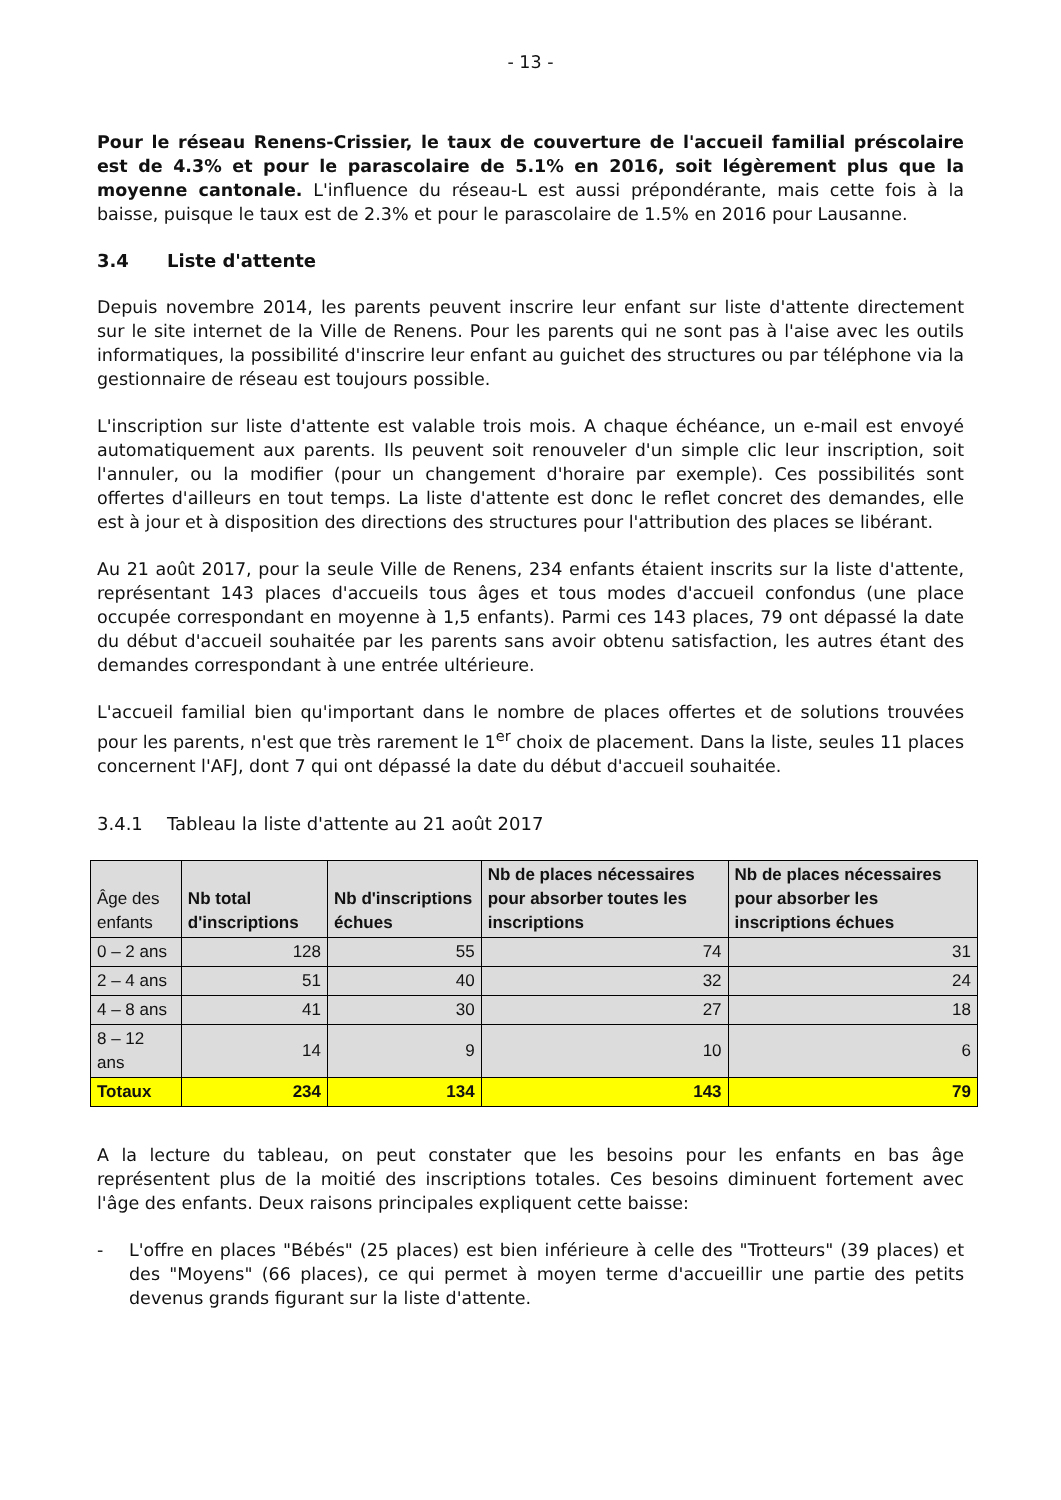- 13 -
Pour le réseau Renens-Crissier, le taux de couverture de l'accueil familial préscolaire est de 4.3% et pour le parascolaire de 5.1% en 2016, soit légèrement plus que la moyenne cantonale. L'influence du réseau-L est aussi prépondérante, mais cette fois à la baisse, puisque le taux est de 2.3% et pour le parascolaire de 1.5% en 2016 pour Lausanne.
3.4 Liste d'attente
Depuis novembre 2014, les parents peuvent inscrire leur enfant sur liste d'attente directement sur le site internet de la Ville de Renens. Pour les parents qui ne sont pas à l'aise avec les outils informatiques, la possibilité d'inscrire leur enfant au guichet des structures ou par téléphone via la gestionnaire de réseau est toujours possible.
L'inscription sur liste d'attente est valable trois mois. A chaque échéance, un e-mail est envoyé automatiquement aux parents. Ils peuvent soit renouveler d'un simple clic leur inscription, soit l'annuler, ou la modifier (pour un changement d'horaire par exemple). Ces possibilités sont offertes d'ailleurs en tout temps. La liste d'attente est donc le reflet concret des demandes, elle est à jour et à disposition des directions des structures pour l'attribution des places se libérant.
Au 21 août 2017, pour la seule Ville de Renens, 234 enfants étaient inscrits sur la liste d'attente, représentant 143 places d'accueils tous âges et tous modes d'accueil confondus (une place occupée correspondant en moyenne à 1,5 enfants). Parmi ces 143 places, 79 ont dépassé la date du début d'accueil souhaitée par les parents sans avoir obtenu satisfaction, les autres étant des demandes correspondant à une entrée ultérieure.
L'accueil familial bien qu'important dans le nombre de places offertes et de solutions trouvées pour les parents, n'est que très rarement le 1<sup>er</sup> choix de placement. Dans la liste, seules 11 places concernent l'AFJ, dont 7 qui ont dépassé la date du début d'accueil souhaitée.
3.4.1 Tableau la liste d'attente au 21 août 2017
| Âge des enfants | Nb total d'inscriptions | Nb d'inscriptions échues | Nb de places nécessaires pour absorber toutes les inscriptions | Nb de places nécessaires pour absorber les inscriptions échues |
| --- | --- | --- | --- | --- |
| 0 – 2 ans | 128 | 55 | 74 | 31 |
| 2 – 4 ans | 51 | 40 | 32 | 24 |
| 4 – 8 ans | 41 | 30 | 27 | 18 |
| 8 – 12 ans | 14 | 9 | 10 | 6 |
| Totaux | 234 | 134 | 143 | 79 |
A la lecture du tableau, on peut constater que les besoins pour les enfants en bas âge représentent plus de la moitié des inscriptions totales. Ces besoins diminuent fortement avec l'âge des enfants. Deux raisons principales expliquent cette baisse:
- L'offre en places "Bébés" (25 places) est bien inférieure à celle des "Trotteurs" (39 places) et des "Moyens" (66 places), ce qui permet à moyen terme d'accueillir une partie des petits devenus grands figurant sur la liste d'attente.